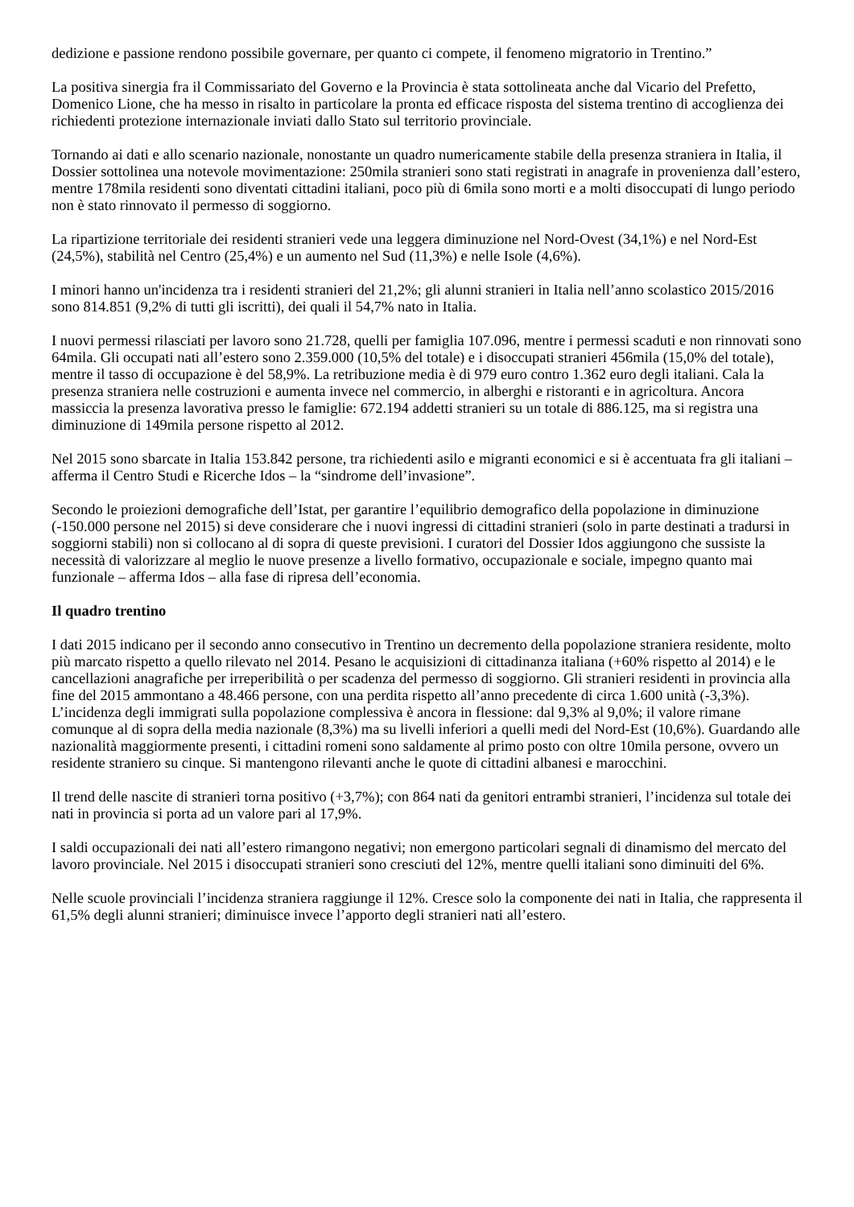dedizione e passione rendono possibile governare, per quanto ci compete, il fenomeno migratorio in Trentino.”
La positiva sinergia fra il Commissariato del Governo e la Provincia è stata sottolineata anche dal Vicario del Prefetto, Domenico Lione, che ha messo in risalto in particolare la pronta ed efficace risposta del sistema trentino di accoglienza dei richiedenti protezione internazionale inviati dallo Stato sul territorio provinciale.
Tornando ai dati e allo scenario nazionale, nonostante un quadro numericamente stabile della presenza straniera in Italia, il Dossier sottolinea una notevole movimentazione: 250mila stranieri sono stati registrati in anagrafe in provenienza dall’estero, mentre 178mila residenti sono diventati cittadini italiani, poco più di 6mila sono morti e a molti disoccupati di lungo periodo non è stato rinnovato il permesso di soggiorno.
La ripartizione territoriale dei residenti stranieri vede una leggera diminuzione nel Nord-Ovest (34,1%) e nel Nord-Est (24,5%), stabilità nel Centro (25,4%) e un aumento nel Sud (11,3%) e nelle Isole (4,6%).
I minori hanno un'incidenza tra i residenti stranieri del 21,2%; gli alunni stranieri in Italia nell’anno scolastico 2015/2016 sono 814.851 (9,2% di tutti gli iscritti), dei quali il 54,7% nato in Italia.
I nuovi permessi rilasciati per lavoro sono 21.728, quelli per famiglia 107.096, mentre i permessi scaduti e non rinnovati sono 64mila. Gli occupati nati all’estero sono 2.359.000 (10,5% del totale) e i disoccupati stranieri 456mila (15,0% del totale), mentre il tasso di occupazione è del 58,9%. La retribuzione media è di 979 euro contro 1.362 euro degli italiani. Cala la presenza straniera nelle costruzioni e aumenta invece nel commercio, in alberghi e ristoranti e in agricoltura. Ancora massiccia la presenza lavorativa presso le famiglie: 672.194 addetti stranieri su un totale di 886.125, ma si registra una diminuzione di 149mila persone rispetto al 2012.
Nel 2015 sono sbarcate in Italia 153.842 persone, tra richiedenti asilo e migranti economici e si è accentuata fra gli italiani – afferma il Centro Studi e Ricerche Idos – la “sindrome dell’invasione”.
Secondo le proiezioni demografiche dell’Istat, per garantire l’equilibrio demografico della popolazione in diminuzione (-150.000 persone nel 2015) si deve considerare che i nuovi ingressi di cittadini stranieri (solo in parte destinati a tradursi in soggiorni stabili) non si collocano al di sopra di queste previsioni. I curatori del Dossier Idos aggiungono che sussiste la necessità di valorizzare al meglio le nuove presenze a livello formativo, occupazionale e sociale, impegno quanto mai funzionale – afferma Idos – alla fase di ripresa dell’economia.
Il quadro trentino
I dati 2015 indicano per il secondo anno consecutivo in Trentino un decremento della popolazione straniera residente, molto più marcato rispetto a quello rilevato nel 2014. Pesano le acquisizioni di cittadinanza italiana (+60% rispetto al 2014) e le cancellazioni anagrafiche per irreperibilità o per scadenza del permesso di soggiorno. Gli stranieri residenti in provincia alla fine del 2015 ammontano a 48.466 persone, con una perdita rispetto all’anno precedente di circa 1.600 unità (-3,3%). L’incidenza degli immigrati sulla popolazione complessiva è ancora in flessione: dal 9,3% al 9,0%; il valore rimane comunque al di sopra della media nazionale (8,3%) ma su livelli inferiori a quelli medi del Nord-Est (10,6%). Guardando alle nazionalità maggiormente presenti, i cittadini romeni sono saldamente al primo posto con oltre 10mila persone, ovvero un residente straniero su cinque. Si mantengono rilevanti anche le quote di cittadini albanesi e marocchini.
Il trend delle nascite di stranieri torna positivo (+3,7%); con 864 nati da genitori entrambi stranieri, l’incidenza sul totale dei nati in provincia si porta ad un valore pari al 17,9%.
I saldi occupazionali dei nati all’estero rimangono negativi; non emergono particolari segnali di dinamismo del mercato del lavoro provinciale. Nel 2015 i disoccupati stranieri sono cresciuti del 12%, mentre quelli italiani sono diminuiti del 6%.
Nelle scuole provinciali l’incidenza straniera raggiunge il 12%. Cresce solo la componente dei nati in Italia, che rappresenta il 61,5% degli alunni stranieri; diminuisce invece l’apporto degli stranieri nati all’estero.